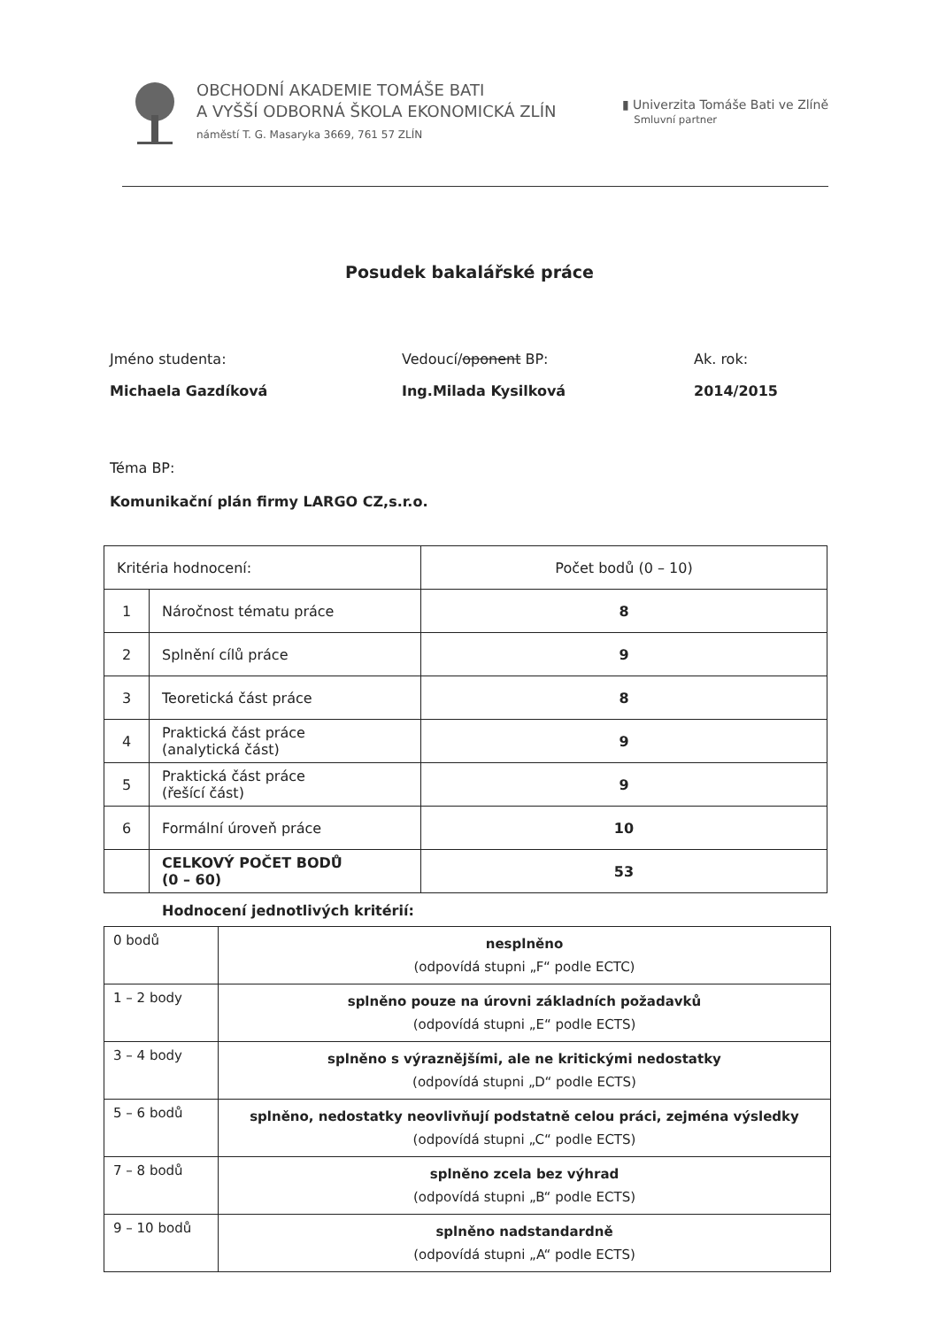OBCHODNÍ AKADEMIE TOMÁŠE BATI
A VYŠŠÍ ODBORNÁ ŠKOLA EKONOMICKÁ ZLÍN
náměstí T. G. Masaryka 3669, 761 57 ZLÍN
▮ Univerzita Tomáše Bati ve Zlíně
Smluvní partner
Posudek bakalářské práce
Jméno studenta:
Michaela Gazdíková
Vedoucí/oponent BP:
Ing.Milada Kysilková
Ak. rok:
2014/2015
Téma BP:
Komunikační plán firmy LARGO CZ,s.r.o.
| Kritéria hodnocení: | | Počet bodů (0 – 10) |
| 1 | Náročnost tématu práce | 8 |
| 2 | Splnění cílů práce | 9 |
| 3 | Teoretická část práce | 8 |
| 4 | Praktická část práce (analytická část) | 9 |
| 5 | Praktická část práce (řešící část) | 9 |
| 6 | Formální úroveň práce | 10 |
| | CELKOVÝ POČET BODŮ (0 – 60) | 53 |
Hodnocení jednotlivých kritérií:
| 0 bodů | nesplněno (odpovídá stupni „F“ podle ECTC) |
| 1 – 2 body | splněno pouze na úrovni základních požadavků (odpovídá stupni „E“ podle ECTS) |
| 3 – 4 body | splněno s výraznějšími, ale ne kritickými nedostatky (odpovídá stupni „D“ podle ECTS) |
| 5 – 6 bodů | splněno, nedostatky neovlivňují podstatně celou práci, zejména výsledky (odpovídá stupni „C“ podle ECTS) |
| 7 – 8 bodů | splněno zcela bez výhrad (odpovídá stupni „B“ podle ECTS) |
| 9 – 10 bodů | splněno nadstandardně (odpovídá stupni „A“ podle ECTS) |